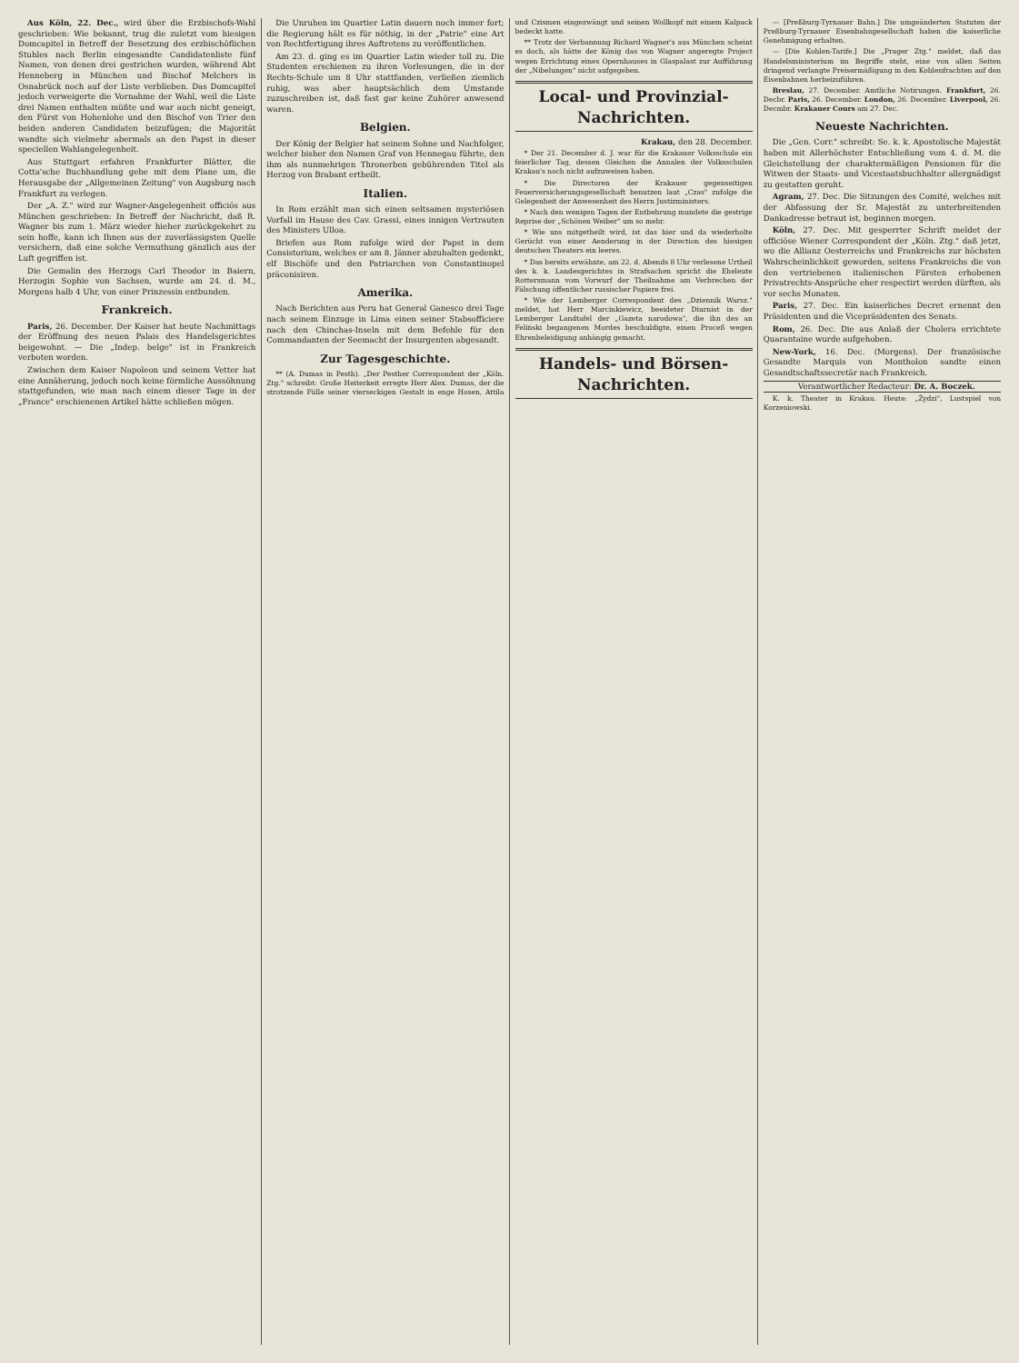Aus Köln, 22. Dec., wird über die Erzbischofs-Wahl geschrieben: Wie bekannt, trug die zuletzt vom hiesigen Domcapitel in Betreff der Besetzung des erzbischöflichen Stuhles nach Berlin eingesandte Candidatenliste fünf Namen, von denen drei gestrichen wurden, während Abt Henneberg in München und Bischof Melchers in Osnabrück noch auf der Liste verblieben. Das Domcapitel jedoch verweigerte die Vornahme der Wahl, weil die Liste drei Namen enthalten müßte und war auch nicht geneigt, den Fürst von Hohenlohe und den Bischof von Trier den beiden anderen Candidaten beizufügen; die Majorität wandte sich vielmehr abermals an den Papst in dieser speciellen Wahlangelegenheit.
Aus Stuttgart erfahren Frankfurter Blätter, die Cotta'sche Buchhandlung gehe mit dem Plane um, die Herausgabe der „Allgemeinen Zeitung" von Augsburg nach Frankfurt zu verlegen.
Der „A. Z." wird zur Wagner-Angelegenheit officiös aus München geschrieben: In Betreff der Nachricht, daß R. Wagner bis zum 1. März wieder hieher zurückgekehrt zu sein hoffe, kann ich Ihnen aus der zuverlässigsten Quelle versichern, daß eine solche Vermuthung gänzlich aus der Luft gegriffen ist.
Die Gemalin des Herzogs Carl Theodor in Baiern, Herzogin Sophie von Sachsen, wurde am 24. d. M., Morgens halb 4 Uhr, von einer Prinzessin entbunden.
Frankreich.
Paris, 26. December. Der Kaiser hat heute Nachmittags der Eröffnung des neuen Palais des Handelsgerichtes beigewohnt. — Die „Indep. belge" ist in Frankreich verboten worden.
Zwischen dem Kaiser Napoleon und seinem Vetter hat eine Annäherung, jedoch noch keine förmliche Aussöhnung stattgefunden, wie man nach einem dieser Tage in der „France" erschienenen Artikel hätte schließen mögen.
Die Unruhen im Quartier Latin dauern noch immer fort; die Regierung hält es für nöthig, in der „Patrie" eine Art von Rechtfertigung ihres Auftretens zu veröffentlichen.
Am 23. d. ging es im Quartier Latin wieder toll zu. Die Studenten erschienen zu ihren Vorlesungen, die in der Rechts-Schule um 8 Uhr stattfanden, verließen ziemlich ruhig, was aber hauptsächlich dem Umstande zuzuschreiben ist, daß fast gar keine Zuhörer anwesend waren.
Belgien.
Der König der Belgier hat seinem Sohne und Nachfolger, welcher bisher den Namen Graf von Hennegau führte, den ihm als nunmehrigen Thronerben gebührenden Titel als Herzog von Brabant ertheilt.
Italien.
In Rom erzählt man sich einen seltsamen mysteriösen Vorfall im Hause des Cav. Grassi, eines innigen Vertrauten des Ministers Ulloa.
Briefen aus Rom zufolge wird der Papst in dem Consistorium, welches er am 8. Jänner abzuhalten gedenkt, elf Bischöfe und den Patriarchen von Constantinopel präconisiren.
Amerika.
Nach Berichten aus Peru hat General Ganesco drei Tage nach seinem Einzuge in Lima einen seiner Stabsofficiere nach den Chinchas-Inseln mit dem Befehle für den Commandanten der Seemacht der Insurgenten abgesandt.
Zur Tagesgeschichte.
** (A. Dumas in Pesth). „Der Pesther Correspondent der „Köln. Ztg." schreibt: Große Heiterkeit erregte Herr Alex. Dumas, der die strotzende Fülle seiner vierseckigen Gestalt in enge Hosen, Attila und Czismen eingezwängt und seinen Wollkopf mit einem Kalpack bedeckt hatte.
** Trotz der Verbannung Richard Wagner's aus München scheint es doch, als hätte der König das von Wagner angeregte Project wegen Errichtung eines Opernhauses in Glaspalast zur Aufführung der „Nibelungen" nicht aufgegeben.
Local- und Provinzial-Nachrichten.
Krakau, den 28. December.
* Der 21. December d. J. war für die Krakauer Volksschule ein feierlicher Tag, dessen Gleichen die Annalen der Volksschulen Krakau's noch nicht aufzuweisen haben.
* Die Directoren der Krakauer gegenseitigen Feuerversicherungsgesellschaft benutzen laut „Czas" zufolge die Gelegenheit der Anwesenheit des Herrn Justizministers.
* Nach den wenigen Tagen der Entbehrung mundete die gestrige Reprise der „Schönen Weiber" um so mehr.
* Wie uns mitgetheilt wird, ist das hier und da wiederholte Gerücht von einer Aenderung in der Direction des hiesigen deutschen Theaters ein leeres.
* Das bereits erwähnte, am 22. d. Abends 8 Uhr verlesene Urtheil des k. k. Landesgerichtes in Strafsachen spricht die Eheleute Rottersmann vom Vorwurf der Theilnahme am Verbrechen der Fälschung öffentlicher russischer Papiere frei.
* Wie der Lemberger Correspondent des „Dziennik Warsz." meldet, hat Herr Marcinkiewicz, beeideter Diurnist in der Lemberger Landtafel der „Gazeta narodowa", die ihn des an Feliński begangenen Mordes beschuldigte, einen Proceß wegen Ehrenbeleidigung anhängig gemacht.
Handels- und Börsen-Nachrichten.
— [Preßburg-Tyrnauer Bahn.] Die umgeänderten Statuten der Preßburg-Tyrnauer Eisenbahngesellschaft haben die kaiserliche Genehmigung erhalten.
— [Die Kohlen-Tarife.] Die „Prager Ztg." meldet, daß das Handelsministerium im Begriffe steht, eine von allen Seiten dringend verlangte Preisermäßigung in den Kohlenfrachten auf den Eisenbahnen herbeizuführen.
Breslau, 27. December. Amtliche Notirungen. Frankfurt, 26. Decbr. Paris, 26. December. London, 26. December. Liverpool, 26. Decmbr. Krakauer Cours am 27. Dec.
Neueste Nachrichten.
Die „Gen. Corr." schreibt: Se. k. k. Apostolische Majestät haben mit Allerhöchster Entschließung vom 4. d. M. die Gleichstellung der charaktermäßigen Pensionen für die Witwen der Staats- und Vicestaatsbuchhalter allergnädigst zu gestatten geruht.
Agram, 27. Dec. Die Sitzungen des Comité, welches mit der Abfassung der Sr. Majestät zu unterbreitenden Dankadresse betraut ist, beginnen morgen.
Köln, 27. Dec. Mit gesperrter Schrift meldet der officiöse Wiener Correspondent der „Köln. Ztg." daß jetzt, wo die Allianz Oesterreichs und Frankreichs zur höchsten Wahrscheinlichkeit geworden, seitens Frankreichs die von den vertriebenen italienischen Fürsten erhobenen Privatrechts-Ansprüche eher respectirt werden dürften, als vor sechs Monaten.
Paris, 27. Dec. Ein kaiserliches Decret ernennt den Präsidenten und die Vicepräsidenten des Senats.
Rom, 26. Dec. Die aus Anlaß der Cholera errichtete Quarantaine wurde aufgehoben.
New-York, 16. Dec. (Morgens). Der französische Gesandte Marquis von Montholon sandte einen Gesandtschaftssecretär nach Frankreich.
Verantwortlicher Redacteur: Dr. A. Boczek.
K. k. Theater in Krakau. Heute: „Żydzi", Lustspiel von Korzeniowski.